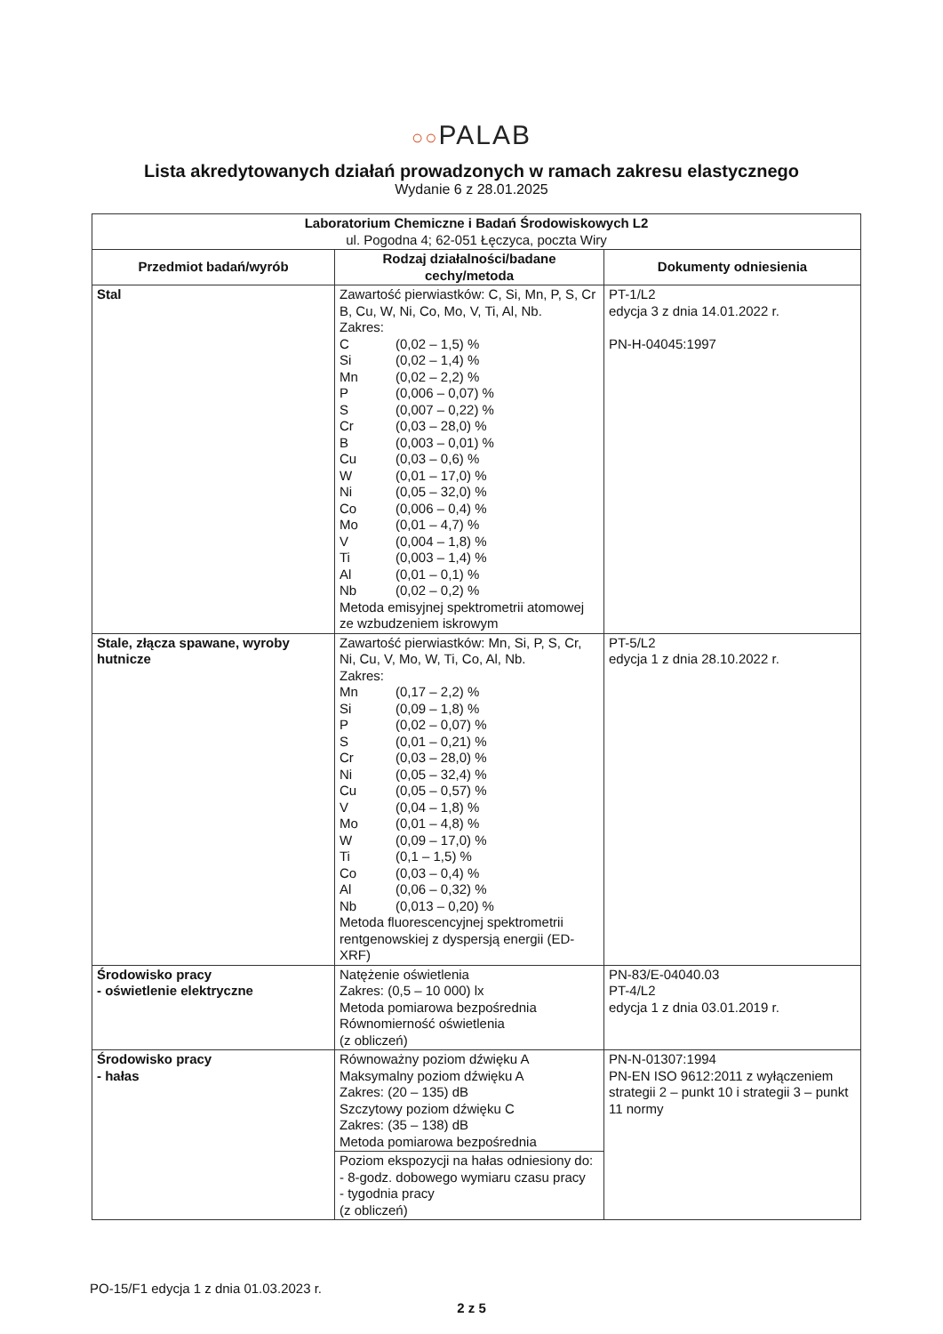○○PALAB
Lista akredytowanych działań prowadzonych w ramach zakresu elastycznego
Wydanie 6 z 28.01.2025
| Laboratorium Chemiczne i Badań Środowiskowych L2 ul. Pogodna 4; 62-051 Łęczyca, poczta Wiry | | |
| Przedmiot badań/wyrób | Rodzaj działalności/badane cechy/metoda | Dokumenty odniesienia |
| Stal | Zawartość pierwiastków: C, Si, Mn, P, S, Cr B, Cu, W, Ni, Co, Mo, V, Ti, Al, Nb. Zakres: / C / (0,02 – 1,5) % / / Si / (0,02 – 1,4) % / / Mn / (0,02 – 2,2) % / / P / (0,006 – 0,07) % / / S / (0,007 – 0,22) % / / Cr / (0,03 – 28,0) % / / B / (0,003 – 0,01) % / / Cu / (0,03 – 0,6) % / / W / (0,01 – 17,0) % / / Ni / (0,05 – 32,0) % / / Co / (0,006 – 0,4) % / / Mo / (0,01 – 4,7) % / / V / (0,004 – 1,8) % / / Ti / (0,003 – 1,4) % / / Al / (0,01 – 0,1) % / / Nb / (0,02 – 0,2) % / Metoda emisyjnej spektrometrii atomowej ze wzbudzeniem iskrowym | PT-1/L2 edycja 3 z dnia 14.01.2022 r. PN-H-04045:1997 |
| Stale, złącza spawane, wyroby hutnicze | Zawartość pierwiastków: Mn, Si, P, S, Cr, Ni, Cu, V, Mo, W, Ti, Co, Al, Nb. Zakres: / Mn / (0,17 – 2,2) % / / Si / (0,09 – 1,8) % / / P / (0,02 – 0,07) % / / S / (0,01 – 0,21) % / / Cr / (0,03 – 28,0) % / / Ni / (0,05 – 32,4) % / / Cu / (0,05 – 0,57) % / / V / (0,04 – 1,8) % / / Mo / (0,01 – 4,8) % / / W / (0,09 – 17,0) % / / Ti / (0,1 – 1,5) % / / Co / (0,03 – 0,4) % / / Al / (0,06 – 0,32) % / / Nb / (0,013 – 0,20) % / Metoda fluorescencyjnej spektrometrii rentgenowskiej z dyspersją energii (ED-XRF) | PT-5/L2 edycja 1 z dnia 28.10.2022 r. |
| Środowisko pracy - oświetlenie elektryczne | Natężenie oświetlenia Zakres: (0,5 – 10 000) lx Metoda pomiarowa bezpośrednia Równomierność oświetlenia (z obliczeń) | PN-83/E-04040.03 PT-4/L2 edycja 1 z dnia 03.01.2019 r. |
| Środowisko pracy - hałas | Równoważny poziom dźwięku A Maksymalny poziom dźwięku A Zakres: (20 – 135) dB Szczytowy poziom dźwięku C Zakres: (35 – 138) dB Metoda pomiarowa bezpośrednia | PN-N-01307:1994 PN-EN ISO 9612:2011 z wyłączeniem strategii 2 – punkt 10 i strategii 3 – punkt 11 normy |
| | Poziom ekspozycji na hałas odniesiony do: - 8-godz. dobowego wymiaru czasu pracy - tygodnia pracy (z obliczeń) | |
PO-15/F1 edycja 1 z dnia 01.03.2023 r.
2 z 5